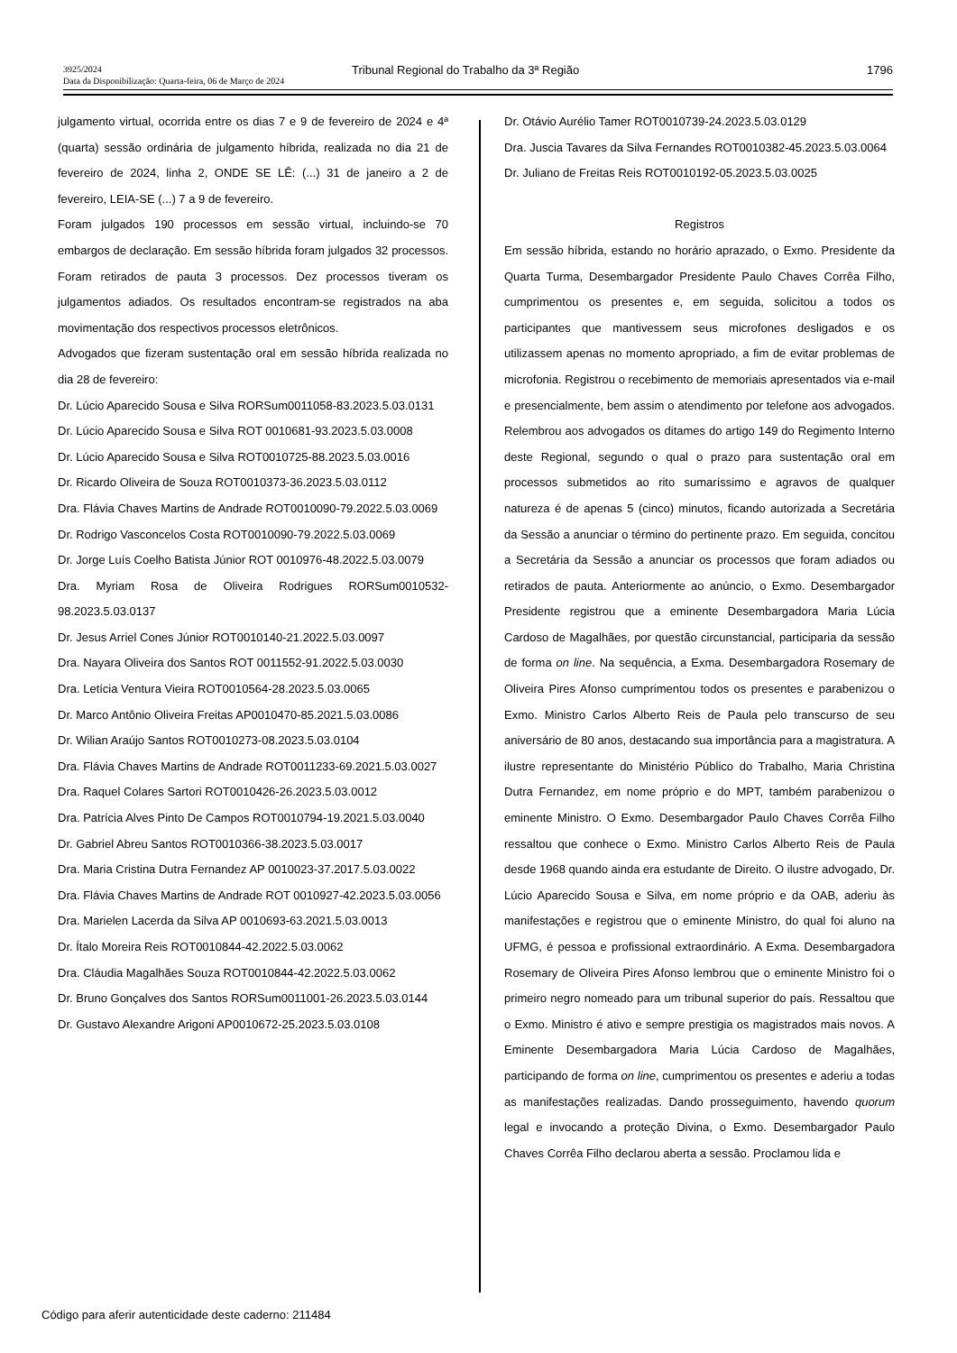3925/2024
Data da Disponibilização: Quarta-feira, 06 de Março de 2024
Tribunal Regional do Trabalho da 3ª Região
1796
julgamento virtual, ocorrida entre os dias 7 e 9 de fevereiro de 2024 e 4ª (quarta) sessão ordinária de julgamento híbrida, realizada no dia 21 de fevereiro de 2024, linha 2, ONDE SE LÊ: (...) 31 de janeiro a 2 de fevereiro, LEIA-SE (...) 7 a 9 de fevereiro.
Foram julgados 190 processos em sessão virtual, incluindo-se 70 embargos de declaração. Em sessão híbrida foram julgados 32 processos. Foram retirados de pauta 3 processos. Dez processos tiveram os julgamentos adiados. Os resultados encontram-se registrados na aba movimentação dos respectivos processos eletrônicos.
Advogados que fizeram sustentação oral em sessão híbrida realizada no dia 28 de fevereiro:
Dr. Lúcio Aparecido Sousa e Silva RORSum0011058-83.2023.5.03.0131
Dr. Lúcio Aparecido Sousa e Silva ROT 0010681-93.2023.5.03.0008
Dr. Lúcio Aparecido Sousa e Silva ROT0010725-88.2023.5.03.0016
Dr. Ricardo Oliveira de Souza ROT0010373-36.2023.5.03.0112
Dra. Flávia Chaves Martins de Andrade ROT0010090-79.2022.5.03.0069
Dr. Rodrigo Vasconcelos Costa ROT0010090-79.2022.5.03.0069
Dr. Jorge Luís Coelho Batista Júnior ROT 0010976-48.2022.5.03.0079
Dra. Myriam Rosa de Oliveira Rodrigues RORSum0010532-98.2023.5.03.0137
Dr. Jesus Arriel Cones Júnior ROT0010140-21.2022.5.03.0097
Dra. Nayara Oliveira dos Santos ROT 0011552-91.2022.5.03.0030
Dra. Letícia Ventura Vieira ROT0010564-28.2023.5.03.0065
Dr. Marco Antônio Oliveira Freitas AP0010470-85.2021.5.03.0086
Dr. Wilian Araújo Santos ROT0010273-08.2023.5.03.0104
Dra. Flávia Chaves Martins de Andrade ROT0011233-69.2021.5.03.0027
Dra. Raquel Colares Sartori ROT0010426-26.2023.5.03.0012
Dra. Patrícia Alves Pinto De Campos ROT0010794-19.2021.5.03.0040
Dr. Gabriel Abreu Santos ROT0010366-38.2023.5.03.0017
Dra. Maria Cristina Dutra Fernandez AP 0010023-37.2017.5.03.0022
Dra. Flávia Chaves Martins de Andrade ROT 0010927-42.2023.5.03.0056
Dra. Marielen Lacerda da Silva AP 0010693-63.2021.5.03.0013
Dr. Ítalo Moreira Reis ROT0010844-42.2022.5.03.0062
Dra. Cláudia Magalhães Souza ROT0010844-42.2022.5.03.0062
Dr. Bruno Gonçalves dos Santos RORSum0011001-26.2023.5.03.0144
Dr. Gustavo Alexandre Arigoni AP0010672-25.2023.5.03.0108
Dr. Otávio Aurélio Tamer ROT0010739-24.2023.5.03.0129
Dra. Juscia Tavares da Silva Fernandes ROT0010382-45.2023.5.03.0064
Dr. Juliano de Freitas Reis ROT0010192-05.2023.5.03.0025
Registros
Em sessão híbrida, estando no horário aprazado, o Exmo. Presidente da Quarta Turma, Desembargador Presidente Paulo Chaves Corrêa Filho, cumprimentou os presentes e, em seguida, solicitou a todos os participantes que mantivessem seus microfones desligados e os utilizassem apenas no momento apropriado, a fim de evitar problemas de microfonia. Registrou o recebimento de memoriais apresentados via e-mail e presencialmente, bem assim o atendimento por telefone aos advogados. Relembrou aos advogados os ditames do artigo 149 do Regimento Interno deste Regional, segundo o qual o prazo para sustentação oral em processos submetidos ao rito sumaríssimo e agravos de qualquer natureza é de apenas 5 (cinco) minutos, ficando autorizada a Secretária da Sessão a anunciar o término do pertinente prazo. Em seguida, concitou a Secretária da Sessão a anunciar os processos que foram adiados ou retirados de pauta. Anteriormente ao anúncio, o Exmo. Desembargador Presidente registrou que a eminente Desembargadora Maria Lúcia Cardoso de Magalhães, por questão circunstancial, participaria da sessão de forma on line. Na sequência, a Exma. Desembargadora Rosemary de Oliveira Pires Afonso cumprimentou todos os presentes e parabenizou o Exmo. Ministro Carlos Alberto Reis de Paula pelo transcurso de seu aniversário de 80 anos, destacando sua importância para a magistratura. A ilustre representante do Ministério Público do Trabalho, Maria Christina Dutra Fernandez, em nome próprio e do MPT, também parabenizou o eminente Ministro. O Exmo. Desembargador Paulo Chaves Corrêa Filho ressaltou que conhece o Exmo. Ministro Carlos Alberto Reis de Paula desde 1968 quando ainda era estudante de Direito. O ilustre advogado, Dr. Lúcio Aparecido Sousa e Silva, em nome próprio e da OAB, aderiu às manifestações e registrou que o eminente Ministro, do qual foi aluno na UFMG, é pessoa e profissional extraordinário. A Exma. Desembargadora Rosemary de Oliveira Pires Afonso lembrou que o eminente Ministro foi o primeiro negro nomeado para um tribunal superior do país. Ressaltou que o Exmo. Ministro é ativo e sempre prestigia os magistrados mais novos. A Eminente Desembargadora Maria Lúcia Cardoso de Magalhães, participando de forma on line, cumprimentou os presentes e aderiu a todas as manifestações realizadas. Dando prosseguimento, havendo quorum legal e invocando a proteção Divina, o Exmo. Desembargador Paulo Chaves Corrêa Filho declarou aberta a sessão. Proclamou lida e
Código para aferir autenticidade deste caderno: 211484